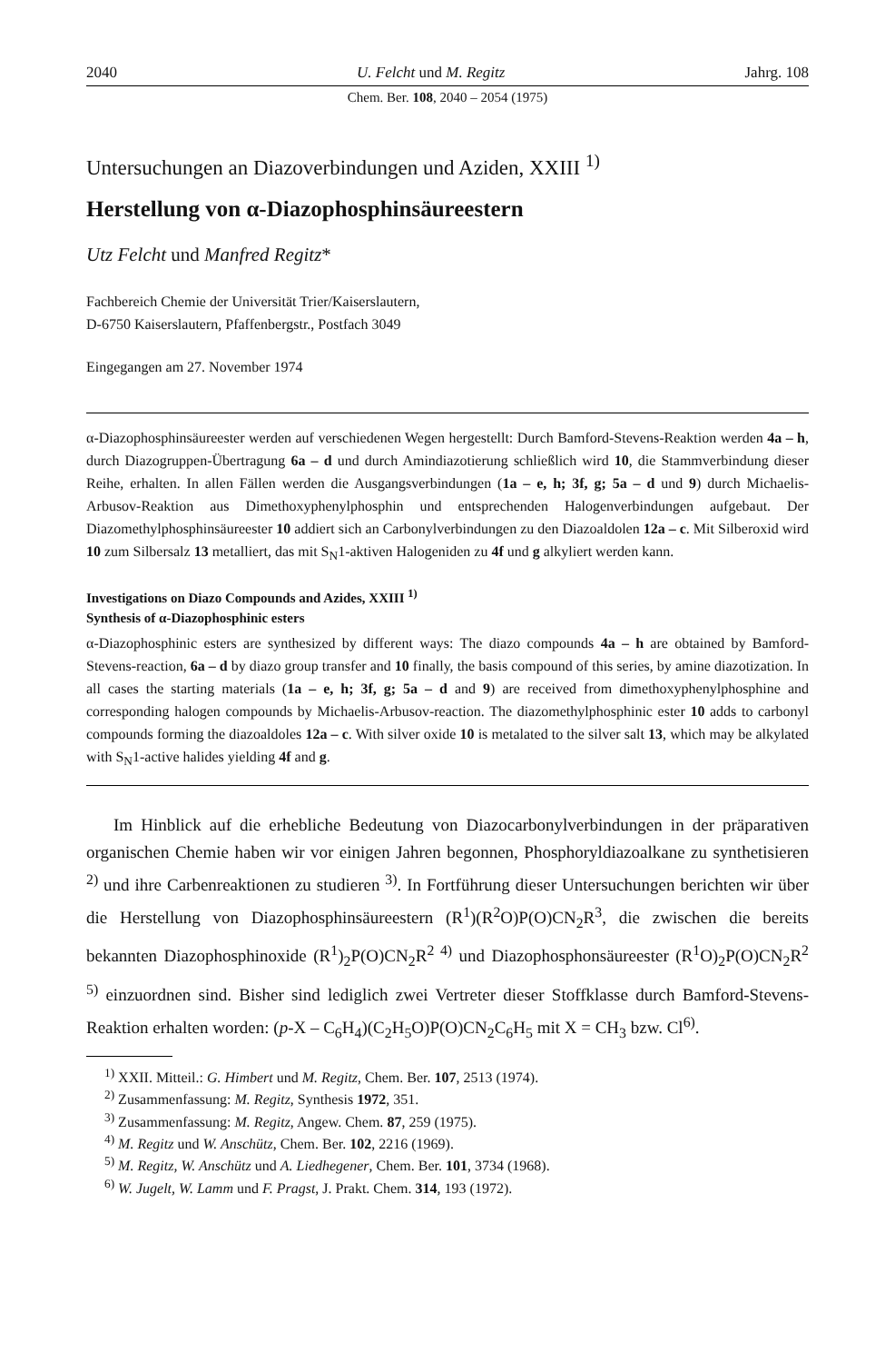2040 U. Felcht und M. Regitz Jahrg. 108
Chem. Ber. 108, 2040 – 2054 (1975)
Untersuchungen an Diazoverbindungen und Aziden, XXIII <sup>1)</sup>
Herstellung von α-Diazophosphinsäureestern
Utz Felcht und Manfred Regitz*
Fachbereich Chemie der Universität Trier/Kaiserslautern,
D-6750 Kaiserslautern, Pfaffenbergstr., Postfach 3049
Eingegangen am 27. November 1974
α-Diazophosphinsäureester werden auf verschiedenen Wegen hergestellt: Durch Bamford-Stevens-Reaktion werden 4a – h, durch Diazogruppen-Übertragung 6a – d und durch Amindiazotierung schließlich wird 10, die Stammverbindung dieser Reihe, erhalten. In allen Fällen werden die Ausgangsverbindungen (1a – e, h; 3f, g; 5a – d und 9) durch Michaelis-Arbusov-Reaktion aus Dimethoxyphenylphosphin und entsprechenden Halogenverbindungen aufgebaut. Der Diazomethylphosphinsäureester 10 addiert sich an Carbonylverbindungen zu den Diazoaldolen 12a – c. Mit Silberoxid wird 10 zum Silbersalz 13 metalliert, das mit S<sub>N</sub>1-aktiven Halogeniden zu 4f und g alkyliert werden kann.
Investigations on Diazo Compounds and Azides, XXIII <sup>1)</sup>
Synthesis of α-Diazophosphinic esters
α-Diazophosphinic esters are synthesized by different ways: The diazo compounds 4a – h are obtained by Bamford-Stevens-reaction, 6a – d by diazo group transfer and 10 finally, the basis compound of this series, by amine diazotization. In all cases the starting materials (1a – e, h; 3f, g; 5a – d and 9) are received from dimethoxyphenylphosphine and corresponding halogen compounds by Michaelis-Arbusov-reaction. The diazomethylphosphinic ester 10 adds to carbonyl compounds forming the diazoaldoles 12a – c. With silver oxide 10 is metalated to the silver salt 13, which may be alkylated with S<sub>N</sub>1-active halides yielding 4f and g.
Im Hinblick auf die erhebliche Bedeutung von Diazocarbonylverbindungen in der präparativen organischen Chemie haben wir vor einigen Jahren begonnen, Phosphoryldiazoalkane zu synthetisieren <sup>2)</sup> und ihre Carbenreaktionen zu studieren <sup>3)</sup>. In Fortführung dieser Untersuchungen berichten wir über die Herstellung von Diazophosphinsäureestern (R<sup>1</sup>)(R<sup>2</sup>O)P(O)CN<sub>2</sub>R<sup>3</sup>, die zwischen die bereits bekannten Diazophosphinoxide (R<sup>1</sup>)<sub>2</sub>P(O)CN<sub>2</sub>R<sup>2 4)</sup> und Diazophosphonsäureester (R<sup>1</sup>O)<sub>2</sub>P(O)CN<sub>2</sub>R<sup>2 5)</sup> einzuordnen sind. Bisher sind lediglich zwei Vertreter dieser Stoffklasse durch Bamford-Stevens-Reaktion erhalten worden: (p-X – C<sub>6</sub>H<sub>4</sub>)(C<sub>2</sub>H<sub>5</sub>O)P(O)CN<sub>2</sub>C<sub>6</sub>H<sub>5</sub> mit X = CH<sub>3</sub> bzw. Cl<sup>6)</sup>.
<sup>1)</sup> XXII. Mitteil.: G. Himbert und M. Regitz, Chem. Ber. 107, 2513 (1974).
<sup>2)</sup> Zusammenfassung: M. Regitz, Synthesis 1972, 351.
<sup>3)</sup> Zusammenfassung: M. Regitz, Angew. Chem. 87, 259 (1975).
<sup>4)</sup> M. Regitz und W. Anschütz, Chem. Ber. 102, 2216 (1969).
<sup>5)</sup> M. Regitz, W. Anschütz und A. Liedhegener, Chem. Ber. 101, 3734 (1968).
<sup>6)</sup> W. Jugelt, W. Lamm und F. Pragst, J. Prakt. Chem. 314, 193 (1972).